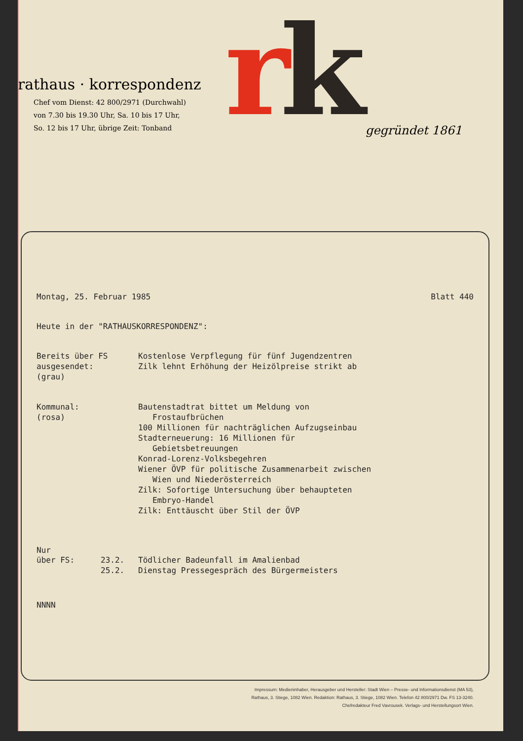rathaus · korrespondenz
Chef vom Dienst: 42 800/2971 (Durchwahl)
von 7.30 bis 19.30 Uhr, Sa. 10 bis 17 Uhr,
So. 12 bis 17 Uhr, übrige Zeit: Tonband
rk
gegründet 1861
Montag, 25. Februar 1985 Blatt 440
Heute in der "RATHAUSKORRESPONDENZ":
Bereits über FS
ausgesendet:
(grau)
Kostenlose Verpflegung für fünf Jugendzentren
Zilk lehnt Erhöhung der Heizölpreise strikt ab
Kommunal:
(rosa)
Bautenstadtrat bittet um Meldung von
Frostaufbrüchen
100 Millionen für nachträglichen Aufzugseinbau
Stadterneuerung: 16 Millionen für
Gebietsbetreuungen
Konrad-Lorenz-Volksbegehren
Wiener ÖVP für politische Zusammenarbeit zwischen
Wien und Niederösterreich
Zilk: Sofortige Untersuchung über behaupteten
Embryo-Handel
Zilk: Enttäuscht über Stil der ÖVP
Nur
über FS: 23.2.
25.2.
Tödlicher Badeunfall im Amalienbad
Dienstag Pressegespräch des Bürgermeisters
NNNN
Impressum: Medieninhaber, Herausgeber und Hersteller: Stadt Wien – Presse- und Informationsdienst (MA 53),
Rathaus, 3. Stiege, 1082 Wien. Redaktion: Rathaus, 3. Stiege, 1082 Wien. Telefon 42 800/2971 Dw. FS 13-3240.
Chefredakteur Fred Vavrousek. Verlags- und Herstellungsort Wien.